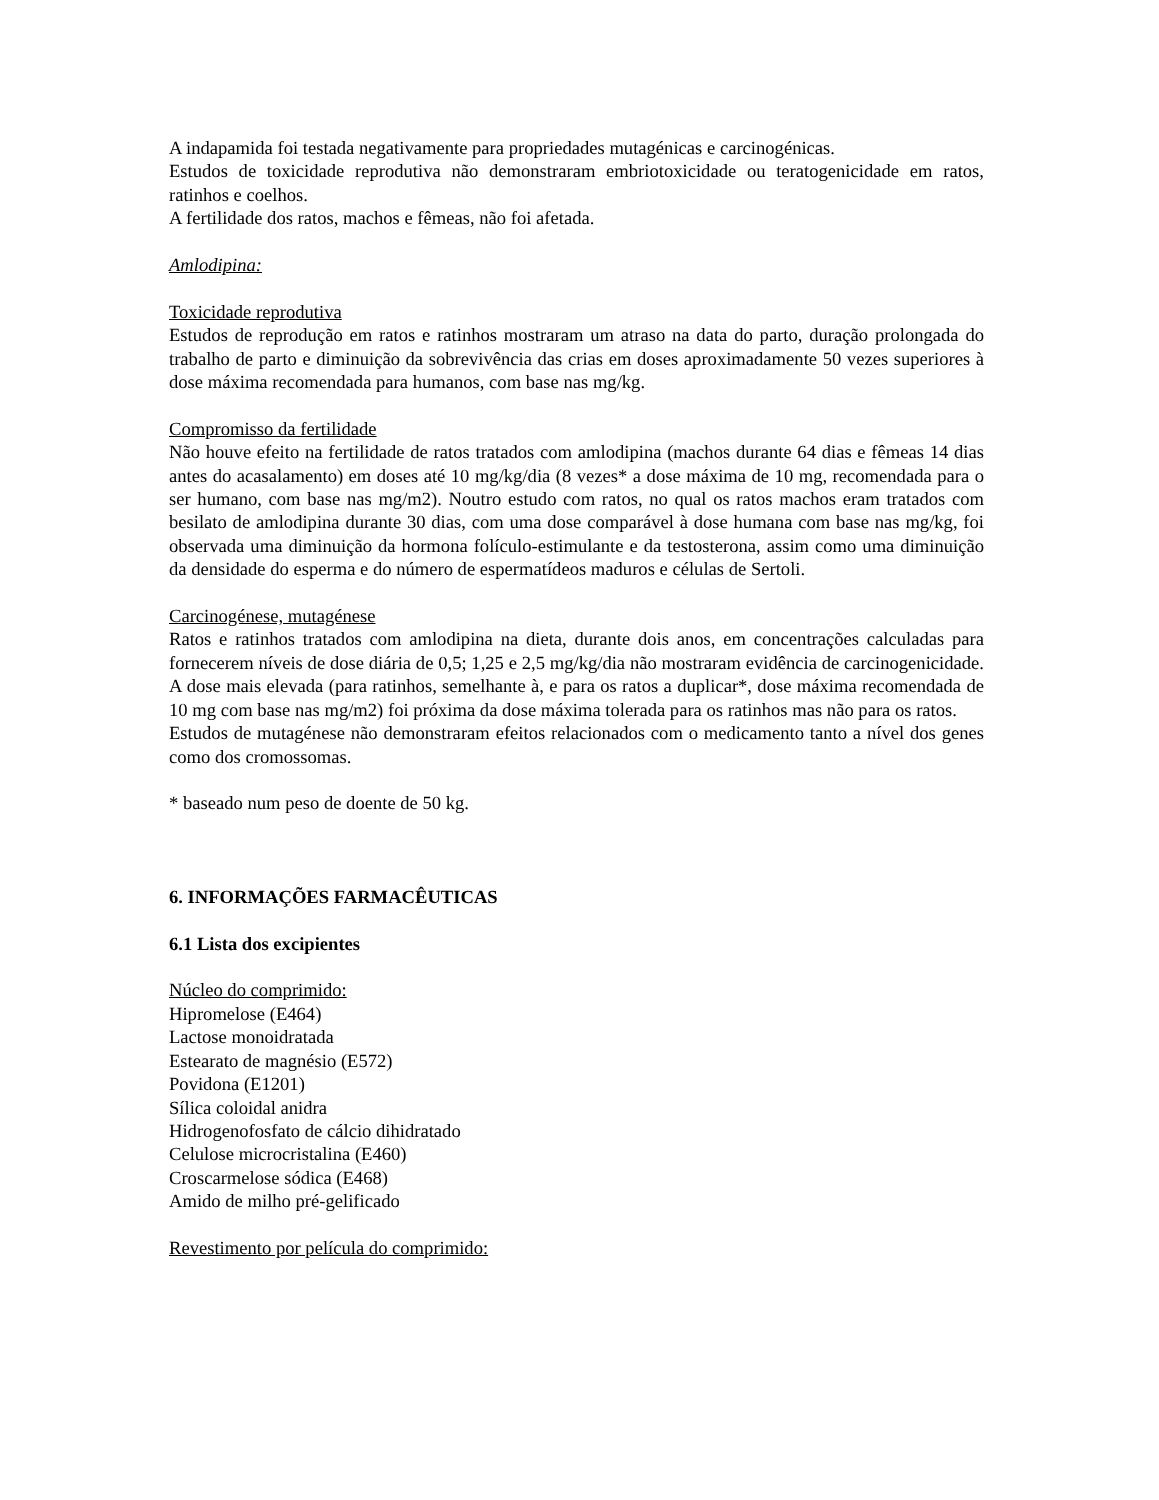A indapamida foi testada negativamente para propriedades mutagénicas e carcinogénicas.
Estudos de toxicidade reprodutiva não demonstraram embriotoxicidade ou teratogenicidade em ratos, ratinhos e coelhos.
A fertilidade dos ratos, machos e fêmeas, não foi afetada.
Amlodipina:
Toxicidade reprodutiva
Estudos de reprodução em ratos e ratinhos mostraram um atraso na data do parto, duração prolongada do trabalho de parto e diminuição da sobrevivência das crias em doses aproximadamente 50 vezes superiores à dose máxima recomendada para humanos, com base nas mg/kg.
Compromisso da fertilidade
Não houve efeito na fertilidade de ratos tratados com amlodipina (machos durante 64 dias e fêmeas 14 dias antes do acasalamento) em doses até 10 mg/kg/dia (8 vezes* a dose máxima de 10 mg, recomendada para o ser humano, com base nas mg/m2). Noutro estudo com ratos, no qual os ratos machos eram tratados com besilato de amlodipina durante 30 dias, com uma dose comparável à dose humana com base nas mg/kg, foi observada uma diminuição da hormona folículo-estimulante e da testosterona, assim como uma diminuição da densidade do esperma e do número de espermatídeos maduros e células de Sertoli.
Carcinogénese, mutagénese
Ratos e ratinhos tratados com amlodipina na dieta, durante dois anos, em concentrações calculadas para fornecerem níveis de dose diária de 0,5; 1,25 e 2,5 mg/kg/dia não mostraram evidência de carcinogenicidade. A dose mais elevada (para ratinhos, semelhante à, e para os ratos a duplicar*, dose máxima recomendada de 10 mg com base nas mg/m2) foi próxima da dose máxima tolerada para os ratinhos mas não para os ratos.
Estudos de mutagénese não demonstraram efeitos relacionados com o medicamento tanto a nível dos genes como dos cromossomas.
* baseado num peso de doente de 50 kg.
6. INFORMAÇÕES FARMACÊUTICAS
6.1 Lista dos excipientes
Núcleo do comprimido:
Hipromelose (E464)
Lactose monoidratada
Estearato de magnésio (E572)
Povidona (E1201)
Sílica coloidal anidra
Hidrogenofosfato de cálcio dihidratado
Celulose microcristalina (E460)
Croscarmelose sódica (E468)
Amido de milho pré-gelificado
Revestimento por película do comprimido: